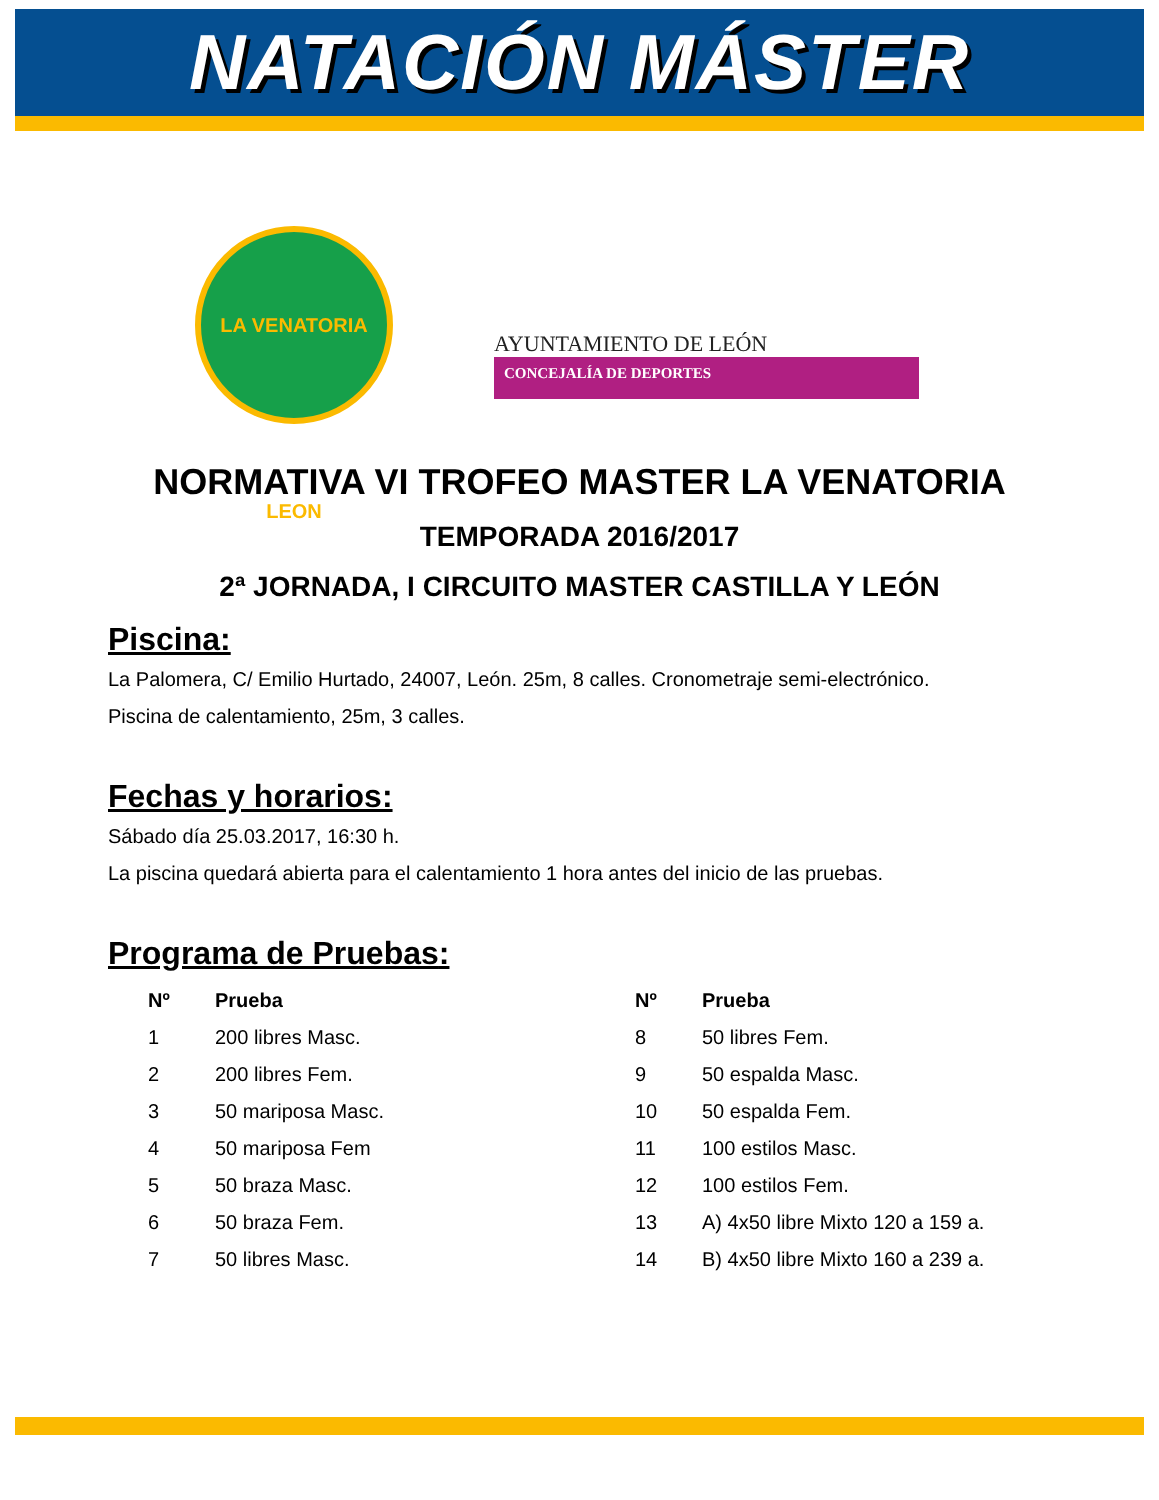NATACIÓN MÁSTER
LA VENATORIA LEON
AYUNTAMIENTO DE LEÓN
CONCEJALÍA DE DEPORTES
NORMATIVA VI TROFEO MASTER LA VENATORIA
TEMPORADA 2016/2017
2ª JORNADA, I CIRCUITO MASTER CASTILLA Y LEÓN
Piscina:
La Palomera, C/ Emilio Hurtado, 24007, León. 25m, 8 calles. Cronometraje semi-electrónico.
Piscina de calentamiento, 25m, 3 calles.
Fechas y horarios:
Sábado día 25.03.2017, 16:30 h.
La piscina quedará abierta para el calentamiento 1 hora antes del inicio de las pruebas.
Programa de Pruebas:
| Nº | Prueba | Nº | Prueba |
| --- | --- | --- | --- |
| 1 | 200 libres Masc. | 8 | 50 libres Fem. |
| 2 | 200 libres Fem. | 9 | 50 espalda Masc. |
| 3 | 50 mariposa Masc. | 10 | 50 espalda Fem. |
| 4 | 50 mariposa Fem | 11 | 100 estilos Masc. |
| 5 | 50 braza Masc. | 12 | 100 estilos Fem. |
| 6 | 50 braza Fem. | 13 | A) 4x50 libre Mixto 120 a 159 a. |
| 7 | 50 libres Masc. | 14 | B) 4x50 libre Mixto 160 a 239 a. |